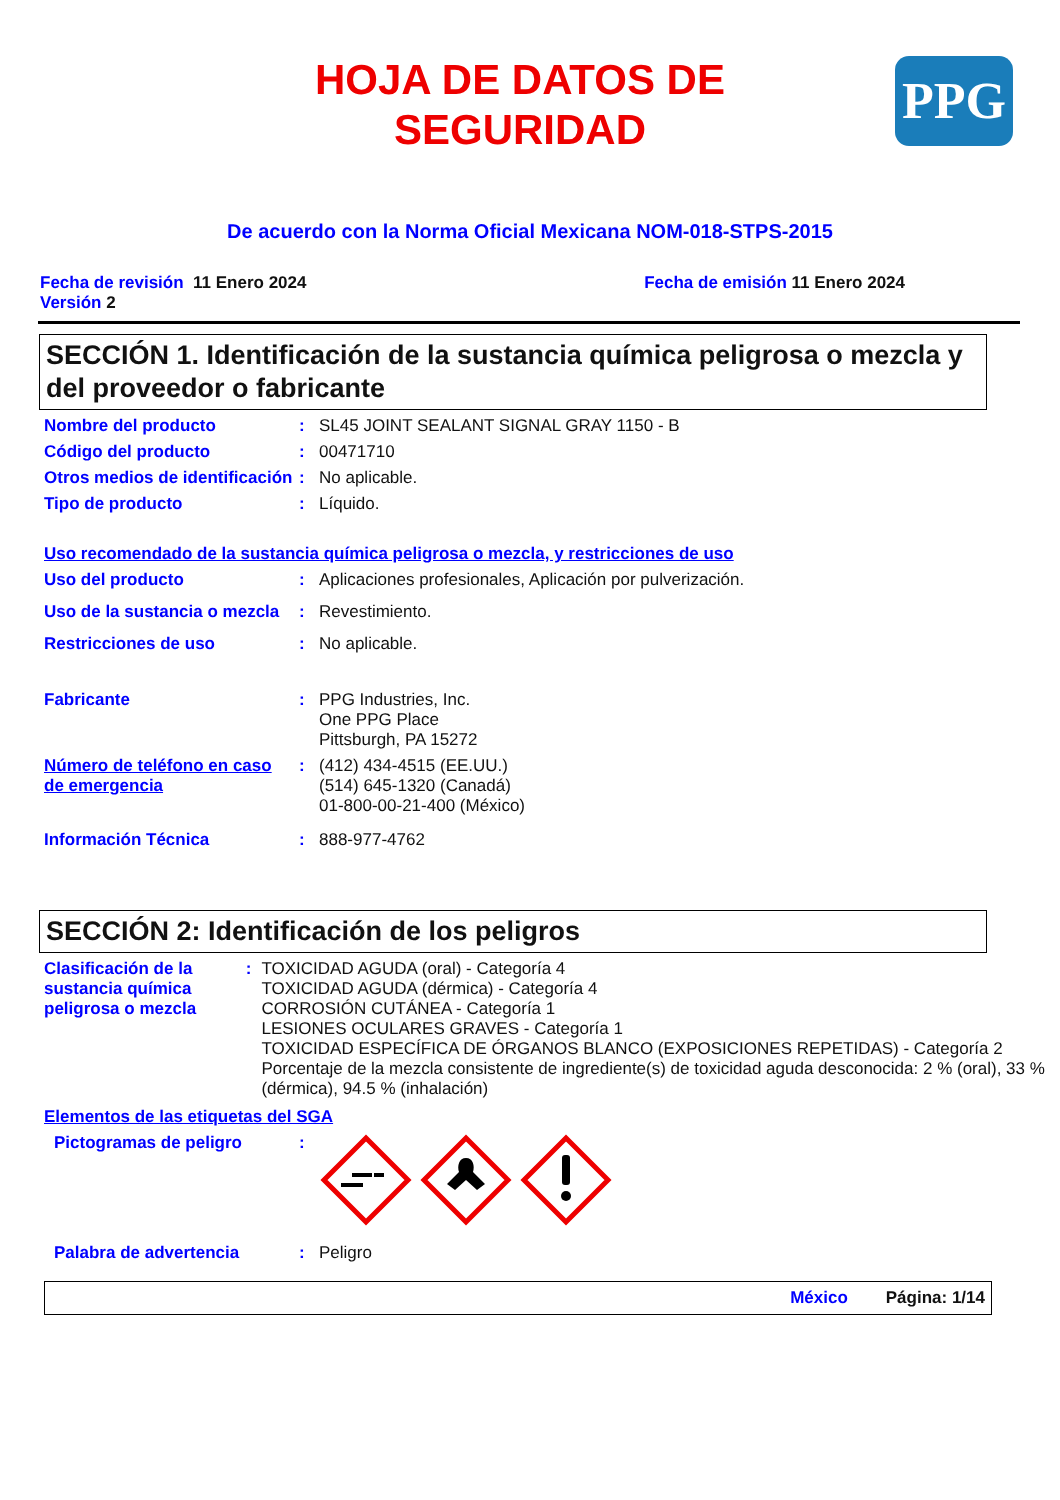PPG
HOJA DE DATOS DE
SEGURIDAD
De acuerdo con la Norma Oficial Mexicana NOM-018-STPS-2015
Fecha de revisión 11 Enero 2024
Versión 2
Fecha de emisión 11 Enero 2024
SECCIÓN 1. Identificación de la sustancia química peligrosa o mezcla y del proveedor o fabricante
Nombre del producto : SL45 JOINT SEALANT SIGNAL GRAY 1150 - B
Código del producto : 00471710
Otros medios de identificación
: No aplicable.
Tipo de producto : Líquido.
Uso recomendado de la sustancia química peligrosa o mezcla, y restricciones de uso
Uso del producto : Aplicaciones profesionales, Aplicación por pulverización.
Uso de la sustancia o mezcla
: Revestimiento.
Restricciones de uso : No aplicable.
Fabricante : PPG Industries, Inc.
One PPG Place
Pittsburgh, PA 15272
Número de teléfono en caso de emergencia
: (412) 434-4515 (EE.UU.)
(514) 645-1320 (Canadá)
01-800-00-21-400 (México)
Información Técnica : 888-977-4762
SECCIÓN 2: Identificación de los peligros
Clasificación de la sustancia química peligrosa o mezcla
: TOXICIDAD AGUDA (oral) - Categoría 4
TOXICIDAD AGUDA (dérmica) - Categoría 4
CORROSIÓN CUTÁNEA - Categoría 1
LESIONES OCULARES GRAVES - Categoría 1
TOXICIDAD ESPECÍFICA DE ÓRGANOS BLANCO (EXPOSICIONES REPETIDAS) - Categoría 2
Porcentaje de la mezcla consistente de ingrediente(s) de toxicidad aguda desconocida: 2 % (oral), 33 % (dérmica), 94.5 % (inhalación)
Elementos de las etiquetas del SGA
Pictogramas de peligro :
Palabra de advertencia : Peligro
México Página: 1/14